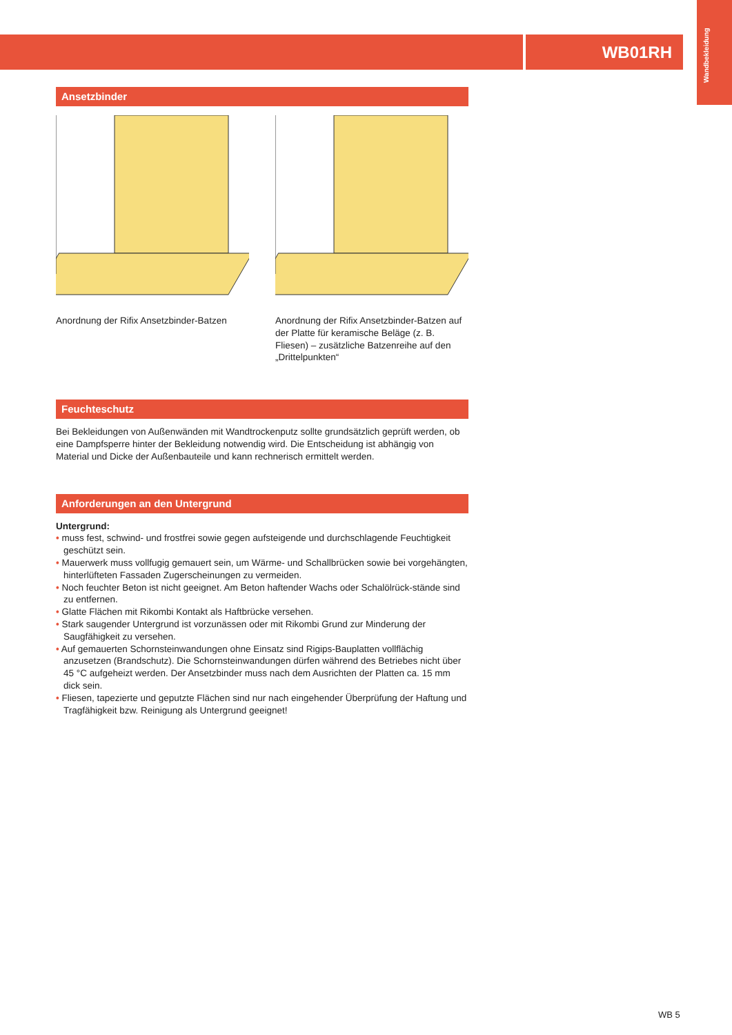WB01RH
Wandbekleidung
Ansetzbinder
Anordnung der Rifix Ansetzbinder-Batzen
Anordnung der Rifix Ansetzbinder-Batzen auf der Platte für keramische Beläge (z. B. Fliesen) – zusätzliche Batzenreihe auf den „Drittelpunkten“
Feuchteschutz
Bei Bekleidungen von Außenwänden mit Wandtrockenputz sollte grundsätzlich geprüft werden, ob eine Dampfsperre hinter der Bekleidung notwendig wird. Die Entscheidung ist abhängig von Material und Dicke der Außenbauteile und kann rechnerisch ermittelt werden.
Anforderungen an den Untergrund
Untergrund:
• muss fest, schwind- und frostfrei sowie gegen aufsteigende und durchschlagende Feuchtigkeit geschützt sein.
• Mauerwerk muss vollfugig gemauert sein, um Wärme- und Schallbrücken sowie bei vorgehängten, hinterlüfteten Fassaden Zugerscheinungen zu vermeiden.
• Noch feuchter Beton ist nicht geeignet. Am Beton haftender Wachs oder Schalölrück-stände sind zu entfernen.
• Glatte Flächen mit Rikombi Kontakt als Haftbrücke versehen.
• Stark saugender Untergrund ist vorzunässen oder mit Rikombi Grund zur Minderung der Saugfähigkeit zu versehen.
• Auf gemauerten Schornsteinwandungen ohne Einsatz sind Rigips-Bauplatten vollflächig anzusetzen (Brandschutz). Die Schornsteinwandungen dürfen während des Betriebes nicht über 45 °C aufgeheizt werden. Der Ansetzbinder muss nach dem Ausrichten der Platten ca. 15 mm dick sein.
• Fliesen, tapezierte und geputzte Flächen sind nur nach eingehender Überprüfung der Haftung und Tragfähigkeit bzw. Reinigung als Untergrund geeignet!
WB 5